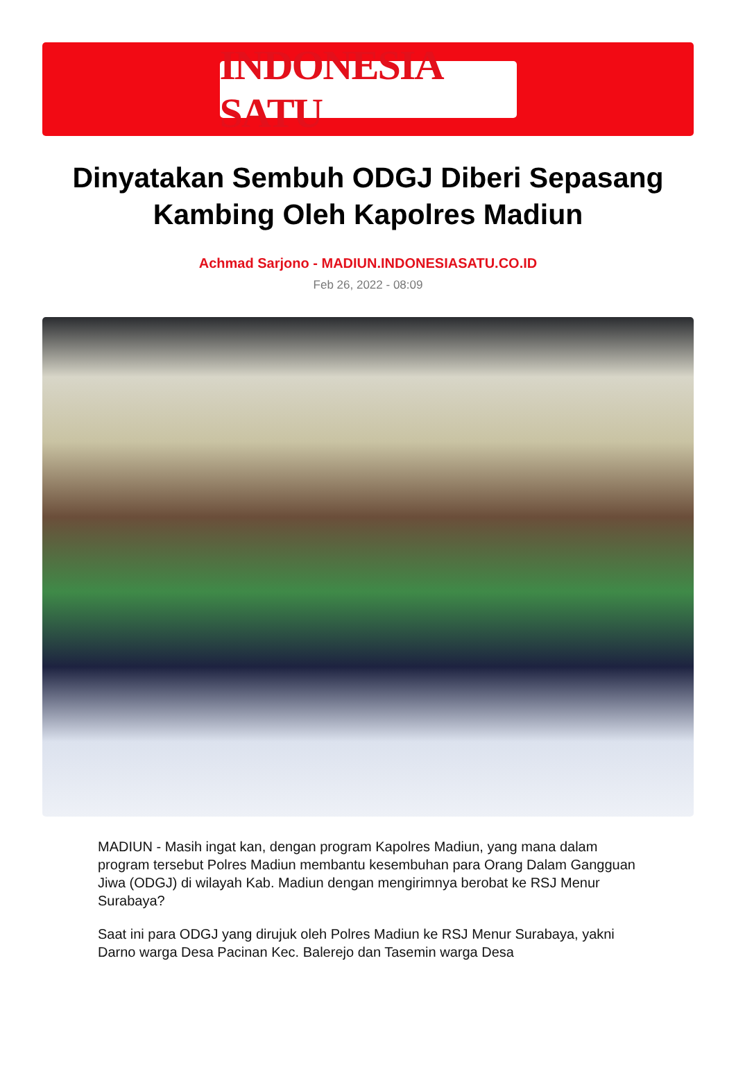INDONESIA SATU
Dinyatakan Sembuh ODGJ Diberi Sepasang Kambing Oleh Kapolres Madiun
Achmad Sarjono - MADIUN.INDONESIASATU.CO.ID
Feb 26, 2022 - 08:09
MADIUN - Masih ingat kan, dengan program Kapolres Madiun, yang mana dalam program tersebut Polres Madiun membantu kesembuhan para Orang Dalam Gangguan Jiwa (ODGJ) di wilayah Kab. Madiun dengan mengirimnya berobat ke RSJ Menur Surabaya?
Saat ini para ODGJ yang dirujuk oleh Polres Madiun ke RSJ Menur Surabaya, yakni Darno warga Desa Pacinan Kec. Balerejo dan Tasemin warga Desa